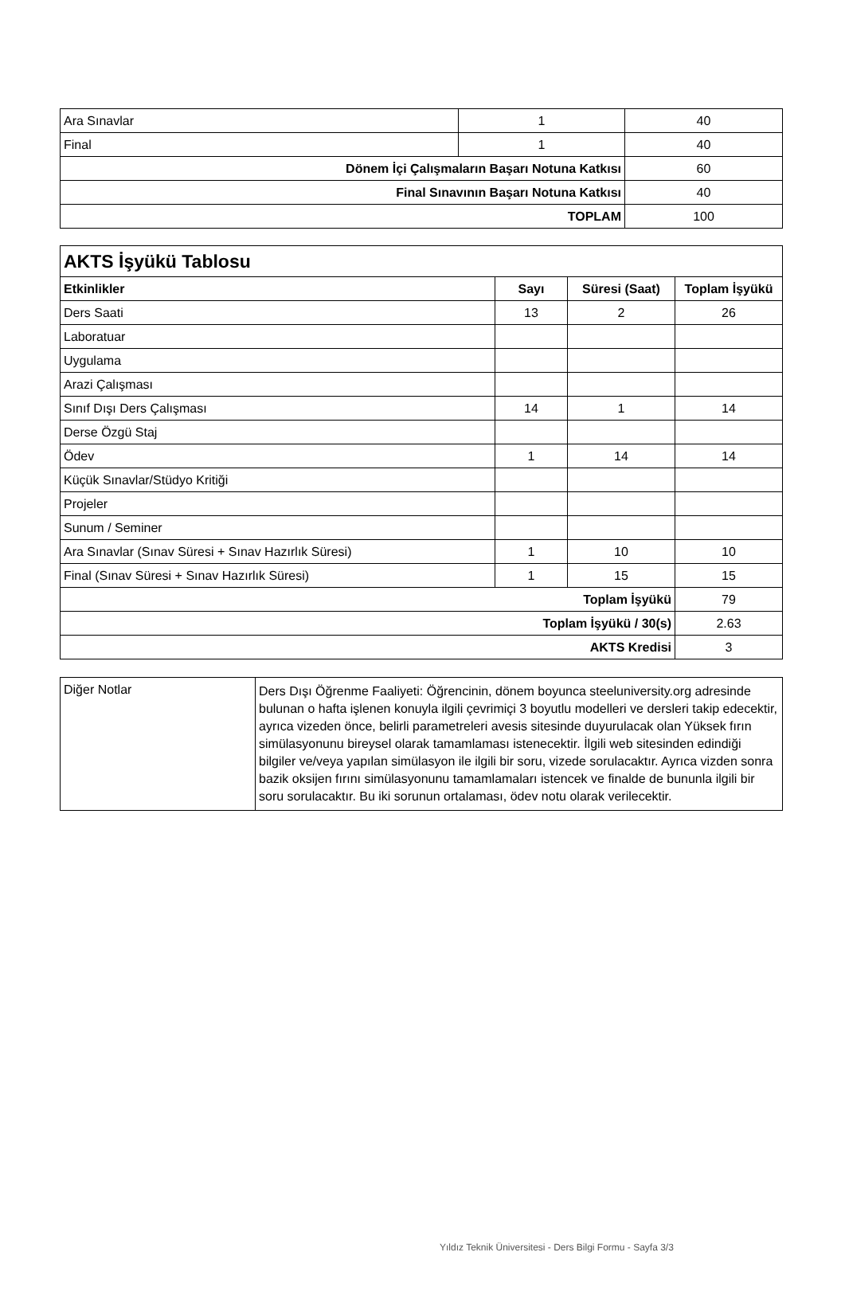| Ara Sınavlar | 1 | 40 |
| Final | 1 | 40 |
| Dönem İçi Çalışmaların Başarı Notuna Katkısı | | 60 |
| Final Sınavının Başarı Notuna Katkısı | | 40 |
| TOPLAM | | 100 |
| AKTS İşyükü Tablosu | | | |
| --- | --- | --- | --- |
| Etkinlikler | Sayı | Süresi (Saat) | Toplam İşyükü |
| Ders Saati | 13 | 2 | 26 |
| Laboratuar | | | |
| Uygulama | | | |
| Arazi Çalışması | | | |
| Sınıf Dışı Ders Çalışması | 14 | 1 | 14 |
| Derse Özgü Staj | | | |
| Ödev | 1 | 14 | 14 |
| Küçük Sınavlar/Stüdyo Kritiği | | | |
| Projeler | | | |
| Sunum / Seminer | | | |
| Ara Sınavlar (Sınav Süresi + Sınav Hazırlık Süresi) | 1 | 10 | 10 |
| Final (Sınav Süresi + Sınav Hazırlık Süresi) | 1 | 15 | 15 |
| Toplam İşyükü | | | 79 |
| Toplam İşyükü / 30(s) | | | 2.63 |
| AKTS Kredisi | | | 3 |
| Diğer Notlar | Ders Dışı Öğrenme Faaliyeti: Öğrencinin, dönem boyunca steeluniversity.org adresinde bulunan o hafta işlenen konuyla ilgili çevrimiçi 3 boyutlu modelleri ve dersleri takip edecektir, ayrıca vizeden önce, belirli parametreleri avesis sitesinde duyurulacak olan Yüksek fırın simülasyonunu bireysel olarak tamamlaması istenecektir. İlgili web sitesinden edindiği bilgiler ve/veya yapılan simülasyon ile ilgili bir soru, vizede sorulacaktır. Ayrıca vizden sonra bazik oksijen fırını simülasyonunu tamamlamaları istencek ve finalde de bununla ilgili bir soru sorulacaktır. Bu iki sorunun ortalaması, ödev notu olarak verilecektir. |
Yıldız Teknik Üniversitesi - Ders Bilgi Formu - Sayfa 3/3